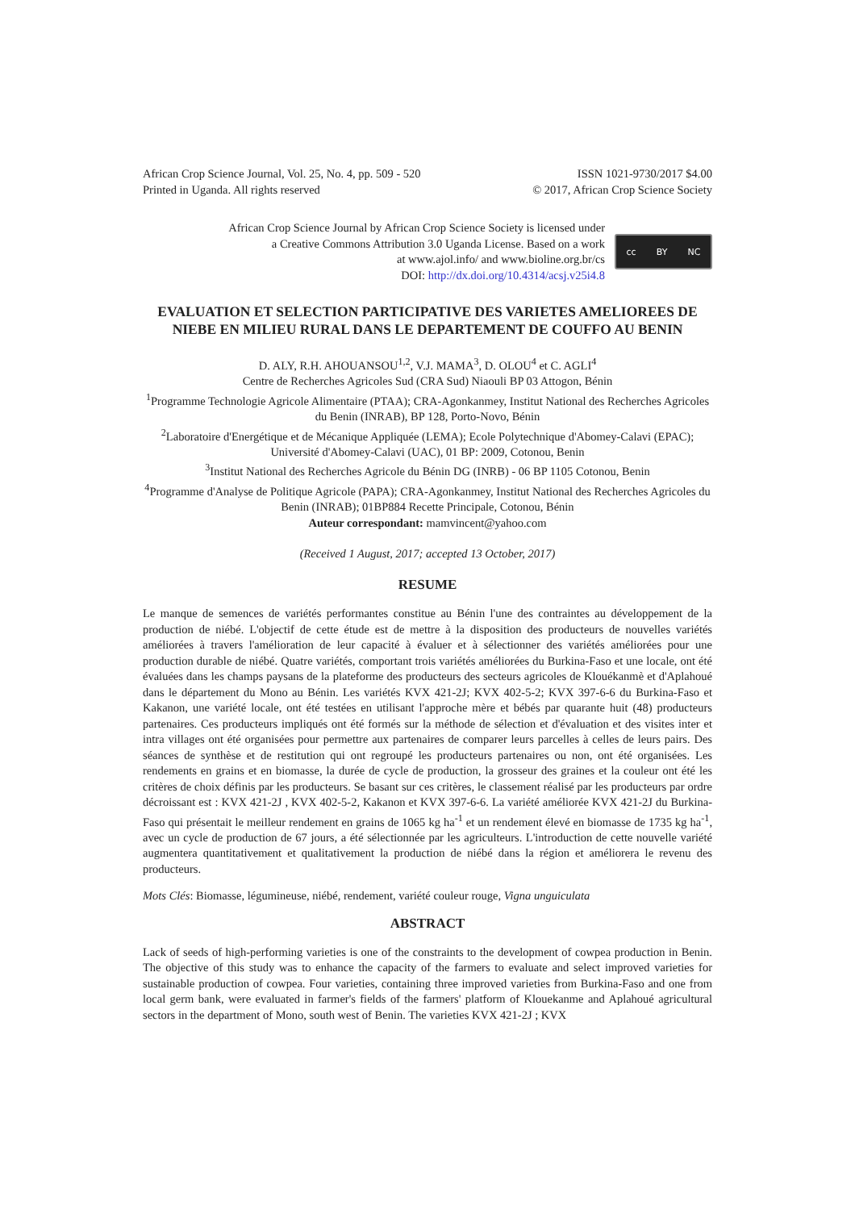African Crop Science Journal, Vol. 25, No. 4, pp. 509 - 520
Printed in Uganda. All rights reserved
ISSN 1021-9730/2017 $4.00
© 2017, African Crop Science Society
African Crop Science Journal by African Crop Science Society is licensed under
a Creative Commons Attribution 3.0 Uganda License. Based on a work
at www.ajol.info/ and www.bioline.org.br/cs
DOI: http://dx.doi.org/10.4314/acsj.v25i4.8
cc BY NC
EVALUATION ET SELECTION PARTICIPATIVE DES VARIETES AMELIOREES DE NIEBE EN MILIEU RURAL DANS LE DEPARTEMENT DE COUFFO AU BENIN
D. ALY, R.H. AHOUANSOU<sup>1,2</sup>, V.J. MAMA<sup>3</sup>, D. OLOU<sup>4</sup> et C. AGLI<sup>4</sup>
Centre de Recherches Agricoles Sud (CRA Sud) Niaouli BP 03 Attogon, Bénin
<sup>1</sup> Programme Technologie Agricole Alimentaire (PTAA); CRA-Agonkanmey, Institut National des Recherches Agricoles du Benin (INRAB), BP 128, Porto-Novo, Bénin
<sup>2</sup> Laboratoire d'Energétique et de Mécanique Appliquée (LEMA); Ecole Polytechnique d'Abomey-Calavi (EPAC); Université d'Abomey-Calavi (UAC), 01 BP: 2009, Cotonou, Benin
<sup>3</sup> Institut National des Recherches Agricole du Bénin DG (INRB) - 06 BP 1105 Cotonou, Benin
<sup>4</sup> Programme d'Analyse de Politique Agricole (PAPA); CRA-Agonkanmey, Institut National des Recherches Agricoles du Benin (INRAB); 01BP884 Recette Principale, Cotonou, Bénin
Auteur correspondant: mamvincent@yahoo.com
(Received 1 August, 2017; accepted 13 October, 2017)
RESUME
Le manque de semences de variétés performantes constitue au Bénin l'une des contraintes au développement de la production de niébé. L'objectif de cette étude est de mettre à la disposition des producteurs de nouvelles variétés améliorées à travers l'amélioration de leur capacité à évaluer et à sélectionner des variétés améliorées pour une production durable de niébé. Quatre variétés, comportant trois variétés améliorées du Burkina-Faso et une locale, ont été évaluées dans les champs paysans de la plateforme des producteurs des secteurs agricoles de Klouékanmè et d'Aplahoué dans le département du Mono au Bénin. Les variétés KVX 421-2J; KVX 402-5-2; KVX 397-6-6 du Burkina-Faso et Kakanon, une variété locale, ont été testées en utilisant l'approche mère et bébés par quarante huit (48) producteurs partenaires. Ces producteurs impliqués ont été formés sur la méthode de sélection et d'évaluation et des visites inter et intra villages ont été organisées pour permettre aux partenaires de comparer leurs parcelles à celles de leurs pairs. Des séances de synthèse et de restitution qui ont regroupé les producteurs partenaires ou non, ont été organisées. Les rendements en grains et en biomasse, la durée de cycle de production, la grosseur des graines et la couleur ont été les critères de choix définis par les producteurs. Se basant sur ces critères, le classement réalisé par les producteurs par ordre décroissant est : KVX 421-2J , KVX 402-5-2, Kakanon et KVX 397-6-6. La variété améliorée KVX 421-2J du Burkina-Faso qui présentait le meilleur rendement en grains de 1065 kg ha<sup>-1</sup> et un rendement élevé en biomasse de 1735 kg ha<sup>-1</sup>, avec un cycle de production de 67 jours, a été sélectionnée par les agriculteurs. L'introduction de cette nouvelle variété augmentera quantitativement et qualitativement la production de niébé dans la région et améliorera le revenu des producteurs.
Mots Clés: Biomasse, légumineuse, niébé, rendement, variété couleur rouge, Vigna unguiculata
ABSTRACT
Lack of seeds of high-performing varieties is one of the constraints to the development of cowpea production in Benin. The objective of this study was to enhance the capacity of the farmers to evaluate and select improved varieties for sustainable production of cowpea. Four varieties, containing three improved varieties from Burkina-Faso and one from local germ bank, were evaluated in farmer's fields of the farmers' platform of Klouekanme and Aplahoué agricultural sectors in the department of Mono, south west of Benin. The varieties KVX 421-2J ; KVX